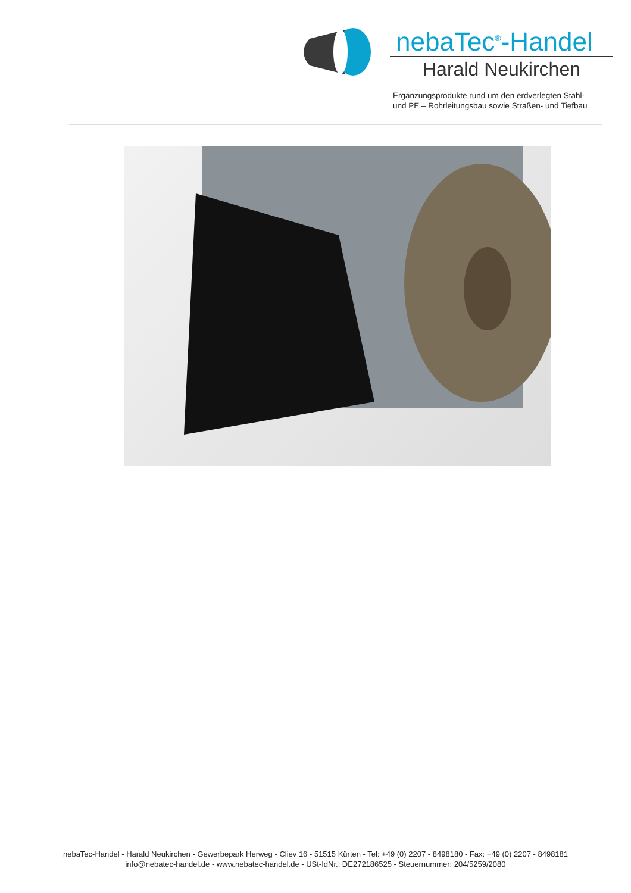nebaTec<sup>®</sup>-Handel
Harald Neukirchen
Ergänzungsprodukte rund um den erdverlegten Stahl-
und PE – Rohrleitungsbau sowie Straßen- und Tiefbau
nebaTec-Handel - Harald Neukirchen - Gewerbepark Herweg - Cliev 16 - 51515 Kürten - Tel: +49 (0) 2207 - 8498180 - Fax: +49 (0) 2207 - 8498181
info@nebatec-handel.de - www.nebatec-handel.de - USt-IdNr.: DE272186525 - Steuernummer: 204/5259/2080